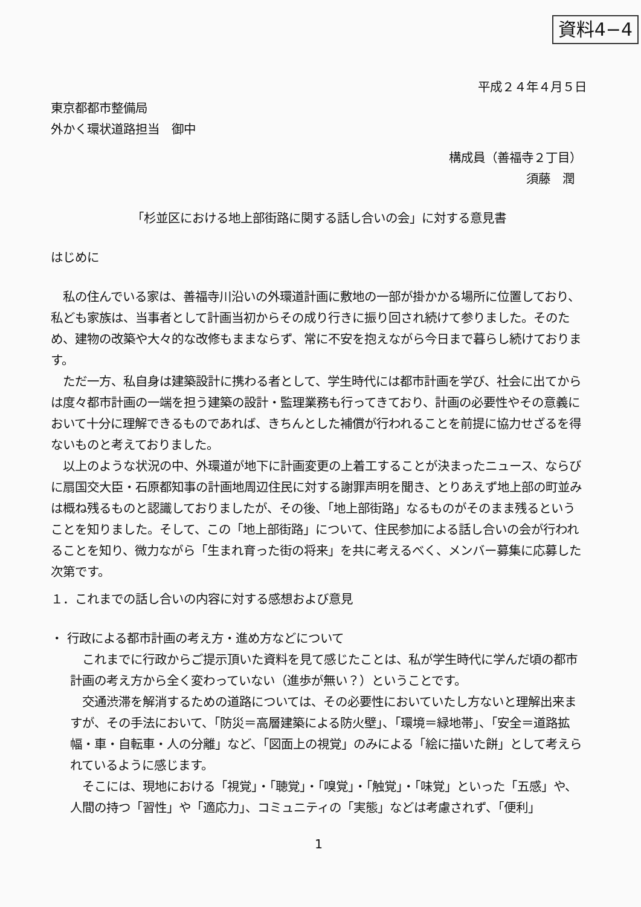資料4−4
平成２４年４月５日
東京都都市整備局
外かく環状道路担当　御中
構成員（善福寺２丁目）
須藤　潤
「杉並区における地上部街路に関する話し合いの会」に対する意見書
はじめに
　私の住んでいる家は、善福寺川沿いの外環道計画に敷地の一部が掛かかる場所に位置しており、私ども家族は、当事者として計画当初からその成り行きに振り回され続けて参りました。そのため、建物の改築や大々的な改修もままならず、常に不安を抱えながら今日まで暮らし続けております。
　ただ一方、私自身は建築設計に携わる者として、学生時代には都市計画を学び、社会に出てからは度々都市計画の一端を担う建築の設計・監理業務も行ってきており、計画の必要性やその意義において十分に理解できるものであれば、きちんとした補償が行われることを前提に協力せざるを得ないものと考えておりました。
　以上のような状況の中、外環道が地下に計画変更の上着工することが決まったニュース、ならびに扇国交大臣・石原都知事の計画地周辺住民に対する謝罪声明を聞き、とりあえず地上部の町並みは概ね残るものと認識しておりましたが、その後、「地上部街路」なるものがそのまま残るということを知りました。そして、この「地上部街路」について、住民参加による話し合いの会が行われることを知り、微力ながら「生まれ育った街の将来」を共に考えるべく、メンバー募集に応募した次第です。
１．これまでの話し合いの内容に対する感想および意見
・ 行政による都市計画の考え方・進め方などについて
　これまでに行政からご提示頂いた資料を見て感じたことは、私が学生時代に学んだ頃の都市計画の考え方から全く変わっていない（進歩が無い？）ということです。
　交通渋滞を解消するための道路については、その必要性においていたし方ないと理解出来ますが、その手法において、「防災＝高層建築による防火壁」、「環境＝緑地帯」、「安全＝道路拡幅・車・自転車・人の分離」など、「図面上の視覚」のみによる「絵に描いた餅」として考えられているように感じます。
　そこには、現地における「視覚」・「聴覚」・「嗅覚」・「触覚」・「味覚」といった「五感」や、人間の持つ「習性」や「適応力」、コミュニティの「実態」などは考慮されず、「便利」
1